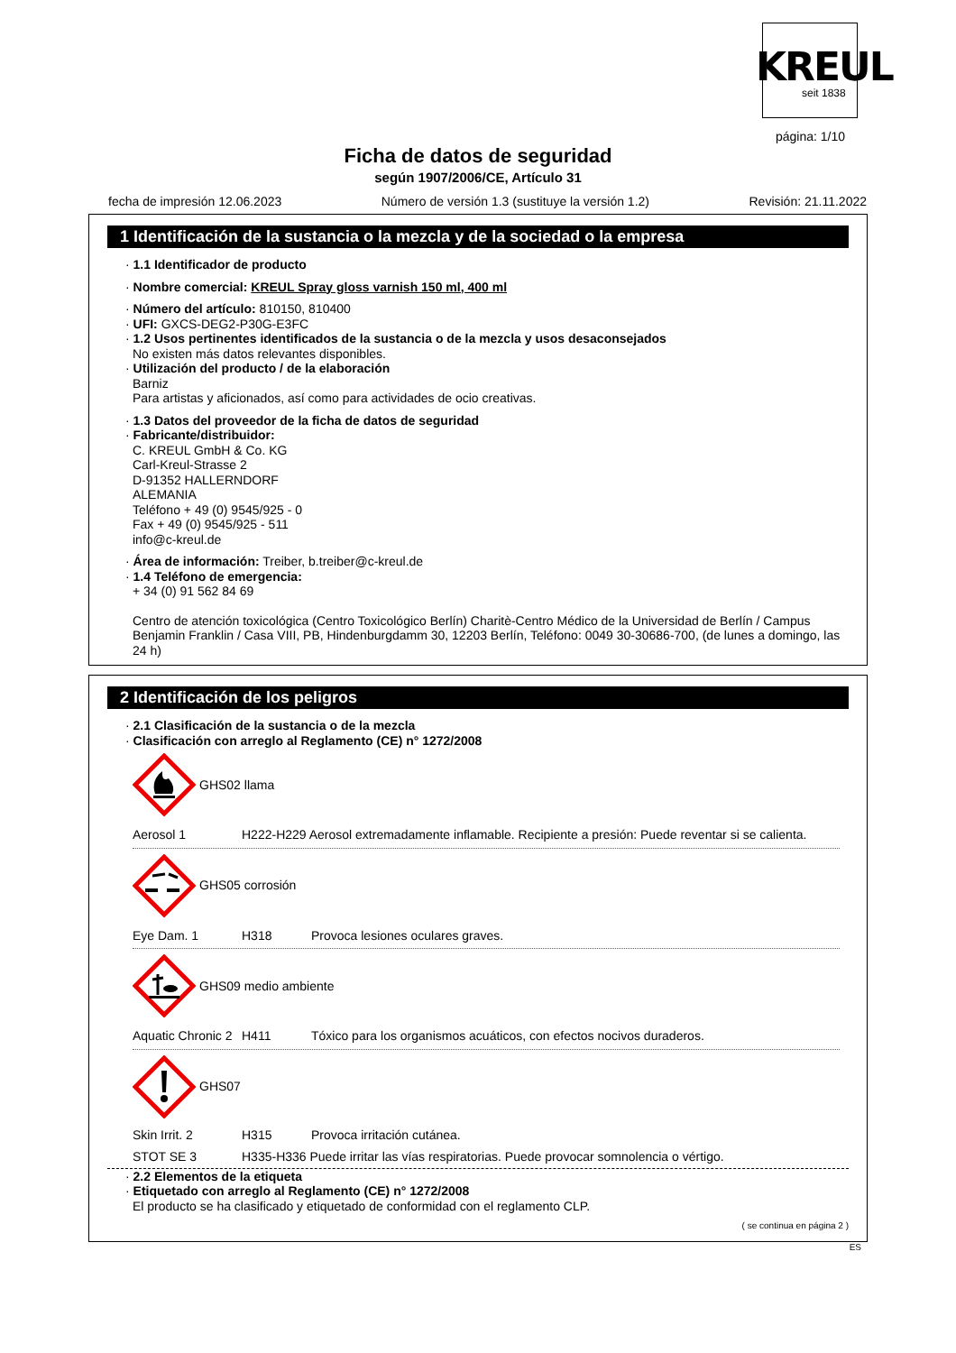KREUL
seit 1838
página: 1/10
Ficha de datos de seguridad
según 1907/2006/CE, Artículo 31
fecha de impresión 12.06.2023 Número de versión 1.3 (sustituye la versión 1.2) Revisión: 21.11.2022
1 Identificación de la sustancia o la mezcla y de la sociedad o la empresa
· 1.1 Identificador de producto
· Nombre comercial: KREUL Spray gloss varnish 150 ml, 400 ml
· Número del artículo: 810150, 810400
· UFI: GXCS-DEG2-P30G-E3FC
· 1.2 Usos pertinentes identificados de la sustancia o de la mezcla y usos desaconsejados
No existen más datos relevantes disponibles.
· Utilización del producto / de la elaboración
Barniz
Para artistas y aficionados, así como para actividades de ocio creativas.
· 1.3 Datos del proveedor de la ficha de datos de seguridad
· Fabricante/distribuidor:
C. KREUL GmbH & Co. KG
Carl-Kreul-Strasse 2
D-91352 HALLERNDORF
ALEMANIA
Teléfono + 49 (0) 9545/925 - 0
Fax + 49 (0) 9545/925 - 511
info@c-kreul.de
· Área de información: Treiber, b.treiber@c-kreul.de
· 1.4 Teléfono de emergencia:
+ 34 (0) 91 562 84 69
Centro de atención toxicológica (Centro Toxicológico Berlín) Charitè-Centro Médico de la Universidad de Berlín / Campus Benjamin Franklin / Casa VIII, PB, Hindenburgdamm 30, 12203 Berlín, Teléfono: 0049 30-30686-700, (de lunes a domingo, las 24 h)
2 Identificación de los peligros
· 2.1 Clasificación de la sustancia o de la mezcla
· Clasificación con arreglo al Reglamento (CE) n° 1272/2008
GHS02 llama
Aerosol 1 H222-H229 Aerosol extremadamente inflamable. Recipiente a presión: Puede reventar si se calienta.
GHS05 corrosión
Eye Dam. 1 H318 Provoca lesiones oculares graves.
GHS09 medio ambiente
Aquatic Chronic 2 H411 Tóxico para los organismos acuáticos, con efectos nocivos duraderos.
GHS07
Skin Irrit. 2 H315 Provoca irritación cutánea.
STOT SE 3 H335-H336 Puede irritar las vías respiratorias. Puede provocar somnolencia o vértigo.
· 2.2 Elementos de la etiqueta
· Etiquetado con arreglo al Reglamento (CE) n° 1272/2008
El producto se ha clasificado y etiquetado de conformidad con el reglamento CLP.
( se continua en página 2 )
ES